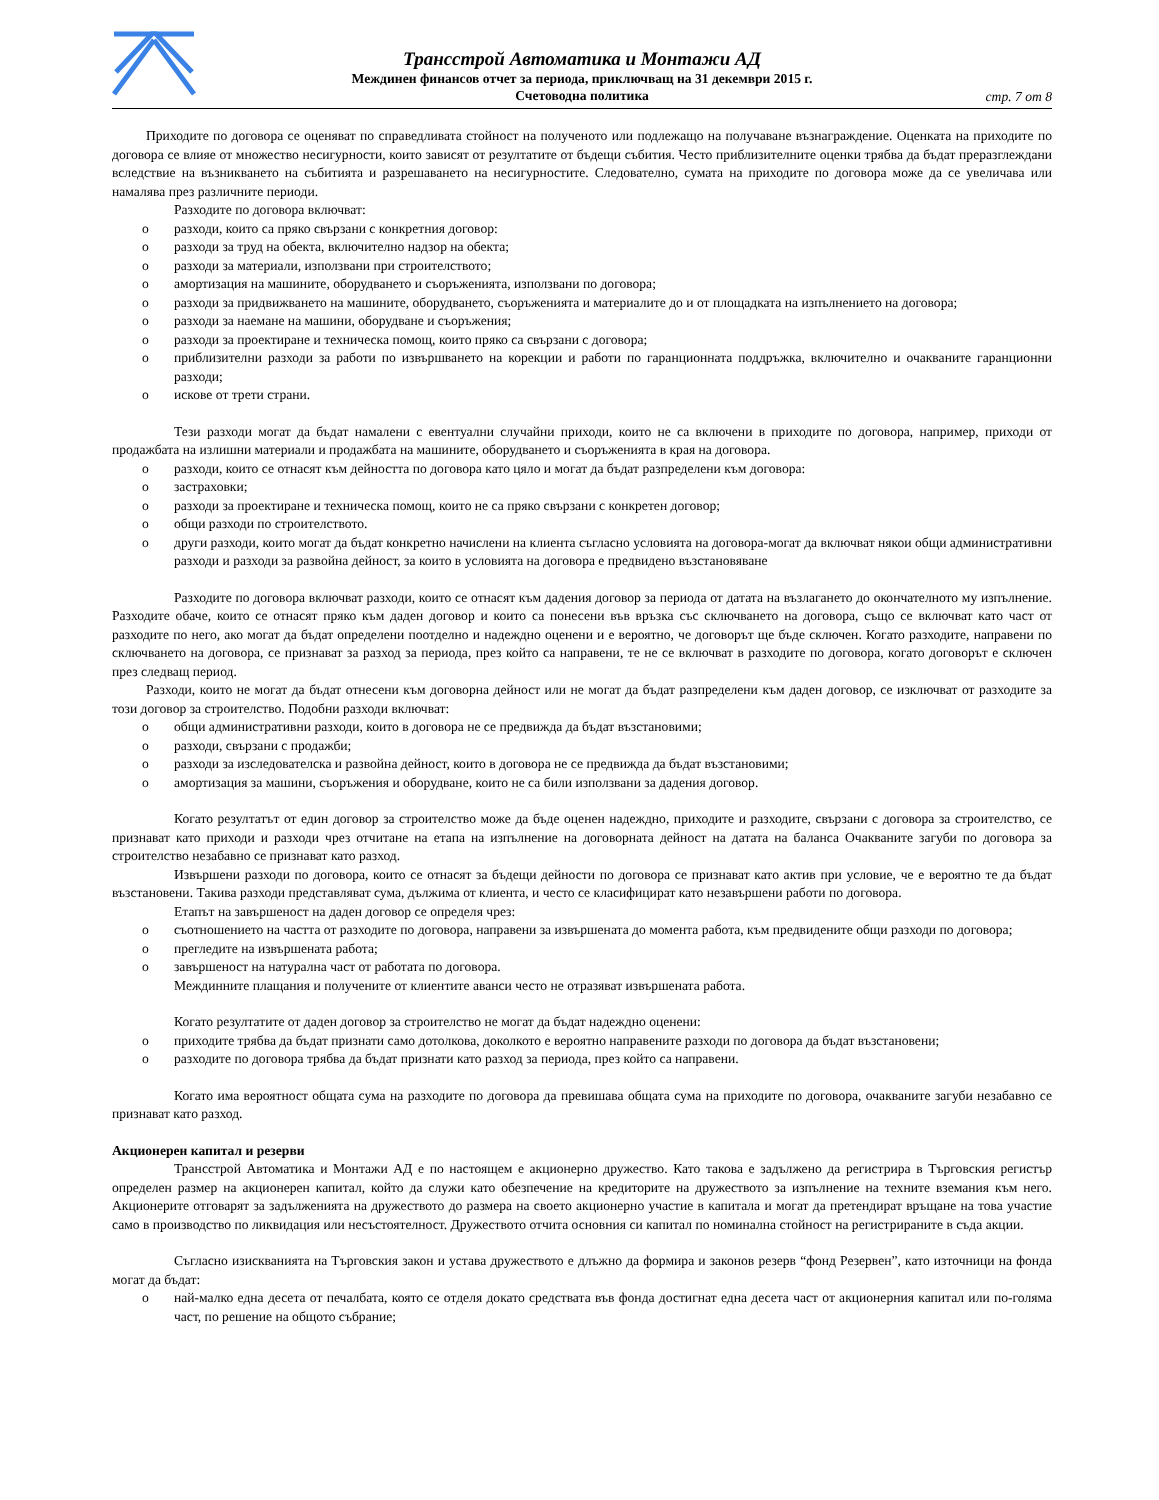Трансстрой Автоматика и Монтажи АД
Междинен финансов отчет за периода, приключващ на 31 декември 2015 г.
Счетоводна политика
стр. 7 от 8
Приходите по договора се оценяват по справедливата стойност на полученото или подлежащо на получаване възнаграждение. Оценката на приходите по договора се влияе от множество несигурности, които зависят от резултатите от бъдещи събития. Често приблизителните оценки трябва да бъдат преразглеждани вследствие на възникването на събитията и разрешаването на несигурностите. Следователно, сумата на приходите по договора може да се увеличава или намалява през различните периоди.
Разходите по договора включват:
o разходи, които са пряко свързани с конкретния договор:
o разходи за труд на обекта, включително надзор на обекта;
o разходи за материали, използвани при строителството;
o амортизация на машините, оборудването и съоръженията, използвани по договора;
o разходи за придвижването на машините, оборудването, съоръженията и материалите до и от площадката на изпълнението на договора;
o разходи за наемане на машини, оборудване и съоръжения;
o разходи за проектиране и техническа помощ, които пряко са свързани с договора;
o приблизителни разходи за работи по извършването на корекции и работи по гаранционната поддръжка, включително и очакваните гаранционни разходи;
o искове от трети страни.
Тези разходи могат да бъдат намалени с евентуални случайни приходи, които не са включени в приходите по договора, например, приходи от продажбата на излишни материали и продажбата на машините, оборудването и съоръженията в края на договора.
o разходи, които се отнасят към дейността по договора като цяло и могат да бъдат разпределени към договора:
o застраховки;
o разходи за проектиране и техническа помощ, които не са пряко свързани с конкретен договор;
o общи разходи по строителството.
o други разходи, които могат да бъдат конкретно начислени на клиента съгласно условията на договора-могат да включват някои общи административни разходи и разходи за развойна дейност, за които в условията на договора е предвидено възстановяване
Разходите по договора включват разходи, които се отнасят към дадения договор за периода от датата на възлагането до окончателното му изпълнение. Разходите обаче, които се отнасят пряко към даден договор и които са понесени във връзка със сключването на договора, също се включват като част от разходите по него, ако могат да бъдат определени поотделно и надеждно оценени и е вероятно, че договорът ще бъде сключен. Когато разходите, направени по сключването на договора, се признават за разход за периода, през който са направени, те не се включват в разходите по договора, когато договорът е сключен през следващ период.
Разходи, които не могат да бъдат отнесени към договорна дейност или не могат да бъдат разпределени към даден договор, се изключват от разходите за този договор за строителство. Подобни разходи включват:
o общи административни разходи, които в договора не се предвижда да бъдат възстановими;
o разходи, свързани с продажби;
o разходи за изследователска и развойна дейност, които в договора не се предвижда да бъдат възстановими;
o амортизация за машини, съоръжения и оборудване, които не са били използвани за дадения договор.
Когато резултатът от един договор за строителство може да бъде оценен надеждно, приходите и разходите, свързани с договора за строителство, се признават като приходи и разходи чрез отчитане на етапа на изпълнение на договорната дейност на датата на баланса Очакваните загуби по договора за строителство незабавно се признават като разход.
Извършени разходи по договора, които се отнасят за бъдещи дейности по договора се признават като актив при условие, че е вероятно те да бъдат възстановени. Такива разходи представляват сума, дължима от клиента, и често се класифицират като незавършени работи по договора.
Етапът на завършеност на даден договор се определя чрез:
o съотношението на частта от разходите по договора, направени за извършената до момента работа, към предвидените общи разходи по договора;
o прегледите на извършената работа;
o завършеност на натурална част от работата по договора.
Междинните плащания и получените от клиентите аванси често не отразяват извършената работа.
Когато резултатите от даден договор за строителство не могат да бъдат надеждно оценени:
o приходите трябва да бъдат признати само дотолкова, доколкото е вероятно направените разходи по договора да бъдат възстановени;
o разходите по договора трябва да бъдат признати като разход за периода, през който са направени.
Когато има вероятност общата сума на разходите по договора да превишава общата сума на приходите по договора, очакваните загуби незабавно се признават като разход.
Акционерен капитал и резерви
Трансстрой Автоматика и Монтажи АД е по настоящем е акционерно дружество. Като такова е задължено да регистрира в Търговския регистър определен размер на акционерен капитал, който да служи като обезпечение на кредиторите на дружеството за изпълнение на техните вземания към него. Акционерите отговарят за задълженията на дружеството до размера на своето акционерно участие в капитала и могат да претендират връщане на това участие само в производство по ликвидация или несъстоятелност. Дружеството отчита основния си капитал по номинална стойност на регистрираните в съда акции.
Съгласно изискванията на Търговския закон и устава дружеството е длъжно да формира и законов резерв “фонд Резервен”, като източници на фонда могат да бъдат:
o най-малко една десета от печалбата, която се отделя докато средствата във фонда достигнат една десета част от акционерния капитал или по-голяма част, по решение на общото събрание;